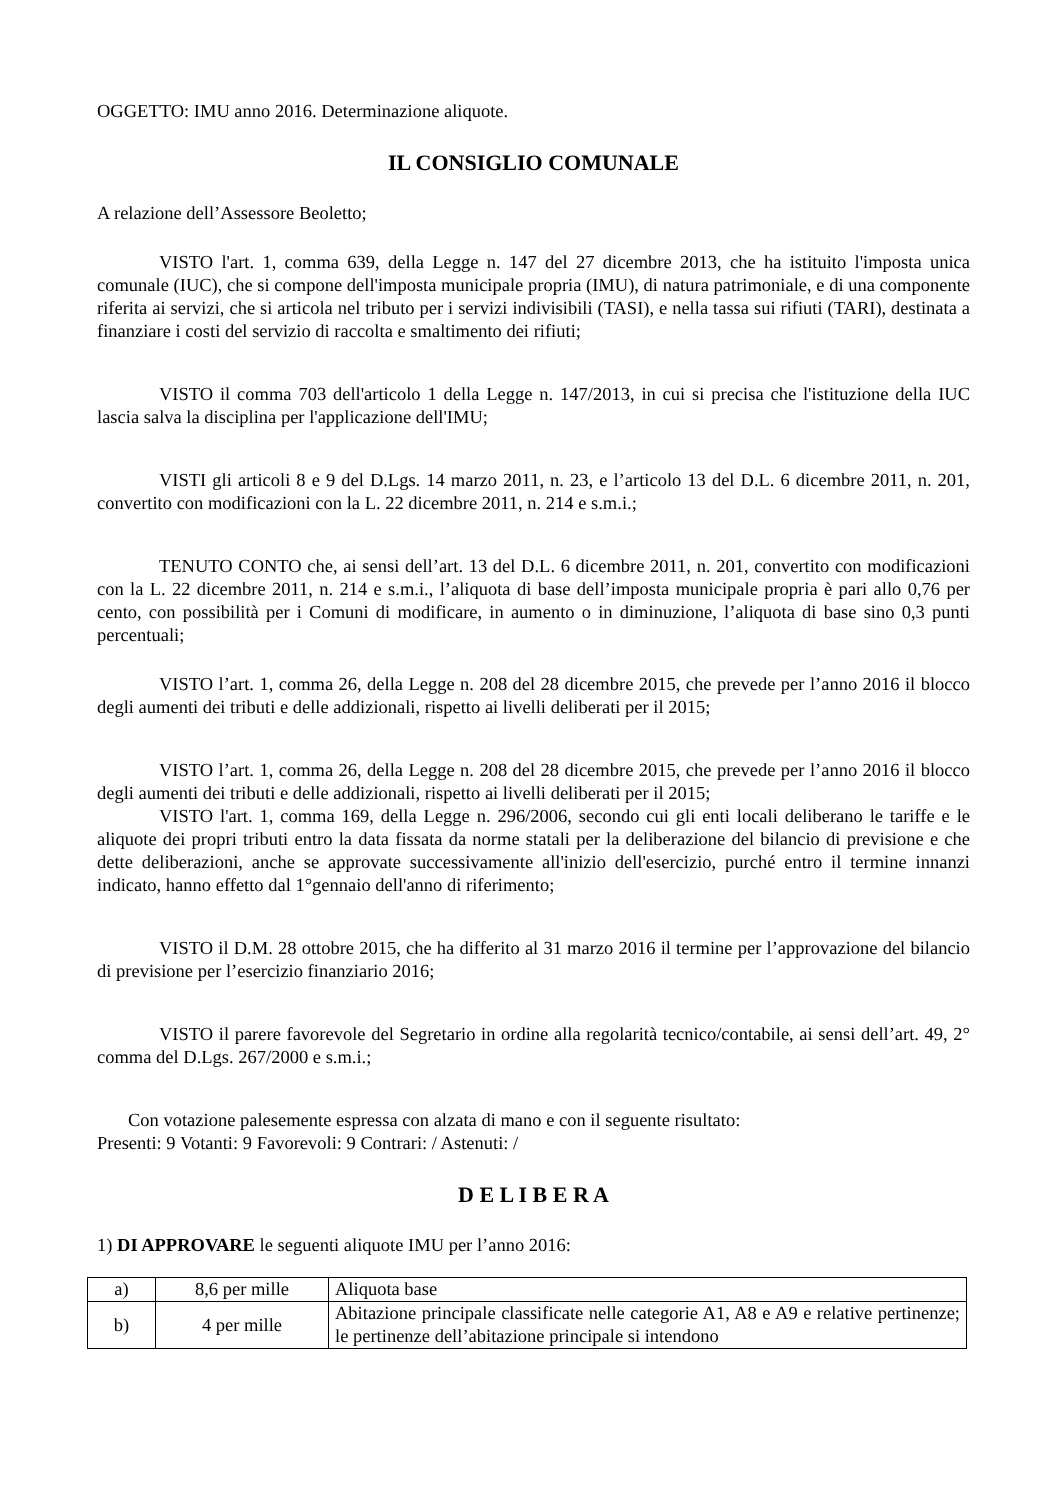OGGETTO: IMU anno 2016. Determinazione aliquote.
IL CONSIGLIO COMUNALE
A relazione dell’Assessore Beoletto;
VISTO l'art. 1, comma 639, della Legge n. 147 del 27 dicembre 2013, che ha istituito l'imposta unica comunale (IUC), che si compone dell'imposta municipale propria (IMU), di natura patrimoniale, e di una componente riferita ai servizi, che si articola nel tributo per i servizi indivisibili (TASI), e nella tassa sui rifiuti (TARI), destinata a finanziare i costi del servizio di raccolta e smaltimento dei rifiuti;
VISTO il comma 703 dell'articolo 1 della Legge n. 147/2013, in cui si precisa che l'istituzione della IUC lascia salva la disciplina per l'applicazione dell'IMU;
VISTI gli articoli 8 e 9 del D.Lgs. 14 marzo 2011, n. 23, e l’articolo 13 del D.L. 6 dicembre 2011, n. 201, convertito con modificazioni con la L. 22 dicembre 2011, n. 214 e s.m.i.;
TENUTO CONTO che, ai sensi dell’art. 13 del D.L. 6 dicembre 2011, n. 201, convertito con modificazioni con la L. 22 dicembre 2011, n. 214 e s.m.i., l’aliquota di base dell’imposta municipale propria è pari allo 0,76 per cento, con possibilità per i Comuni di modificare, in aumento o in diminuzione, l’aliquota di base sino 0,3 punti percentuali;
VISTO l’art. 1, comma 26, della Legge n. 208 del 28 dicembre 2015, che prevede per l’anno 2016 il blocco degli aumenti dei tributi e delle addizionali, rispetto ai livelli deliberati per il 2015;
VISTO l’art. 1, comma 26, della Legge n. 208 del 28 dicembre 2015, che prevede per l’anno 2016 il blocco degli aumenti dei tributi e delle addizionali, rispetto ai livelli deliberati per il 2015;
VISTO l'art. 1, comma 169, della Legge n. 296/2006, secondo cui gli enti locali deliberano le tariffe e le aliquote dei propri tributi entro la data fissata da norme statali per la deliberazione del bilancio di previsione e che dette deliberazioni, anche se approvate successivamente all'inizio dell'esercizio, purché entro il termine innanzi indicato, hanno effetto dal 1°gennaio dell'anno di riferimento;
VISTO il D.M. 28 ottobre 2015, che ha differito al 31 marzo 2016 il termine per l’approvazione del bilancio di previsione per l’esercizio finanziario 2016;
VISTO il parere favorevole del Segretario in ordine alla regolarità tecnico/contabile, ai sensi dell’art. 49, 2° comma del D.Lgs. 267/2000 e s.m.i.;
Con votazione palesemente espressa con alzata di mano e con il seguente risultato:
Presenti: 9 Votanti: 9 Favorevoli: 9 Contrari: / Astenuti: /
D E L I B E R A
1) DI APPROVARE le seguenti aliquote IMU per l’anno 2016:
| a) | 8,6 per mille | Aliquota base |
| b) | 4 per mille | Abitazione principale classificate nelle categorie A1, A8 e A9 e relative pertinenze; le pertinenze dell’abitazione principale si intendono |